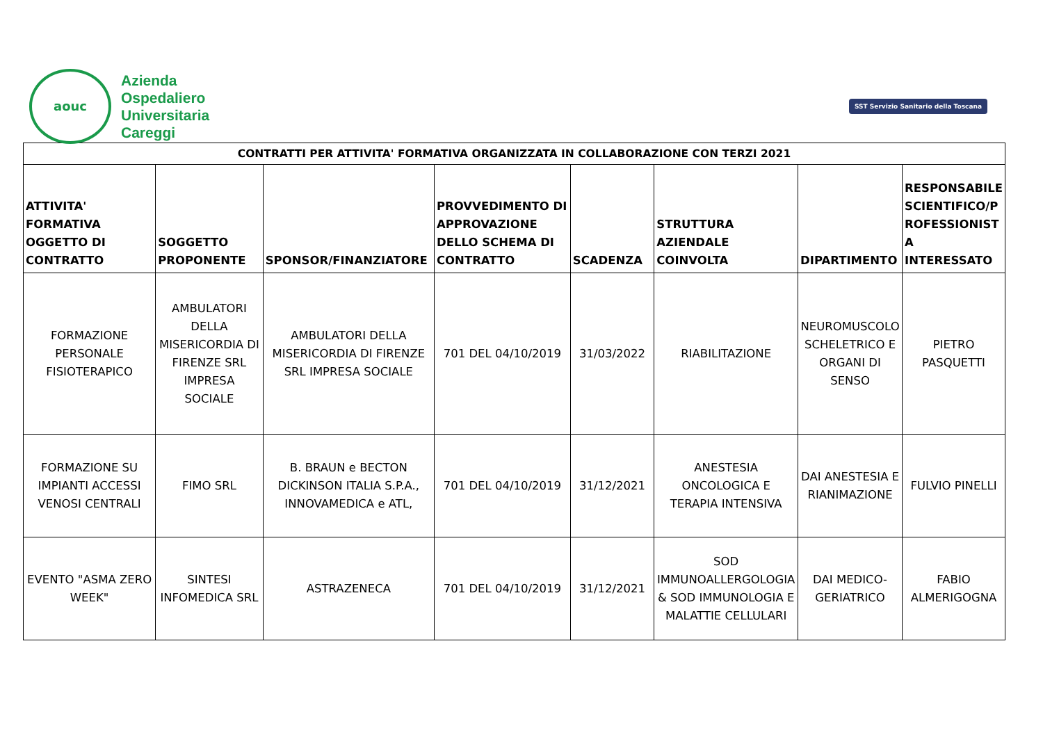aouc
Azienda
Ospedaliero
Universitaria
Careggi
SST Servizio Sanitario della Toscana
| CONTRATTI PER ATTIVITA' FORMATIVA ORGANIZZATA IN COLLABORAZIONE CON TERZI 2021 | | | | | | | |
| ATTIVITA' FORMATIVA OGGETTO DI CONTRATTO | SOGGETTO PROPONENTE | SPONSOR/FINANZIATORE | PROVVEDIMENTO DI APPROVAZIONE DELLO SCHEMA DI CONTRATTO | SCADENZA | STRUTTURA AZIENDALE COINVOLTA | DIPARTIMENTO | RESPONSABILE SCIENTIFICO/P ROFESSIONIST A INTERESSATO |
| FORMAZIONE PERSONALE FISIOTERAPICO | AMBULATORI DELLA MISERICORDIA DI FIRENZE SRL IMPRESA SOCIALE | AMBULATORI DELLA MISERICORDIA DI FIRENZE SRL IMPRESA SOCIALE | 701 DEL 04/10/2019 | 31/03/2022 | RIABILITAZIONE | NEUROMUSCOLO SCHELETRICO E ORGANI DI SENSO | PIETRO PASQUETTI |
| FORMAZIONE SU IMPIANTI ACCESSI VENOSI CENTRALI | FIMO SRL | B. BRAUN e BECTON DICKINSON ITALIA S.P.A., INNOVAMEDICA e ATL, | 701 DEL 04/10/2019 | 31/12/2021 | ANESTESIA ONCOLOGICA E TERAPIA INTENSIVA | DAI ANESTESIA E RIANIMAZIONE | FULVIO PINELLI |
| EVENTO "ASMA ZERO WEEK" | SINTESI INFOMEDICA SRL | ASTRAZENECA | 701 DEL 04/10/2019 | 31/12/2021 | SOD IMMUNOALLERGOLOGIA & SOD IMMUNOLOGIA E MALATTIE CELLULARI | DAI MEDICO-GERIATRICO | FABIO ALMERIGOGNA |